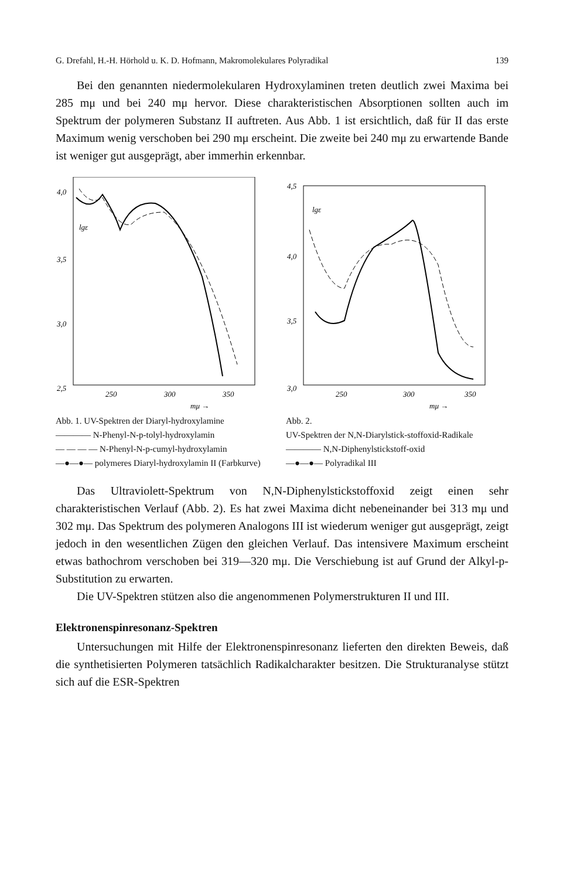G. Drefahl, H.-H. Hörhold u. K. D. Hofmann, Makromolekulares Polyradikal 139
Bei den genannten niedermolekularen Hydroxylaminen treten deutlich zwei Maxima bei 285 mμ und bei 240 mμ hervor. Diese charakteristischen Absorptionen sollten auch im Spektrum der polymeren Substanz II auftreten. Aus Abb. 1 ist ersichtlich, daß für II das erste Maximum wenig verschoben bei 290 mμ erscheint. Die zweite bei 240 mμ zu erwartende Bande ist weniger gut ausgeprägt, aber immerhin erkennbar.
4,0
3,5
3,0
2,5
250
300
350
mμ →
lgε
Abb. 1. UV-Spektren der Diaryl-hydroxylamine
———— N-Phenyl-N-p-tolyl-hydroxylamin
— — — — N-Phenyl-N-p-cumyl-hydroxylamin
—●—●— polymeres Diaryl-hydroxylamin II (Farbkurve)
4,5
4,0
3,5
3,0
250
300
350
mμ →
lgε
Abb. 2.
UV-Spektren der N,N-Diarylstick-stoffoxid-Radikale
———— N,N-Diphenylstickstoff-oxid
—●—●— Polyradikal III
Das Ultraviolett-Spektrum von N,N-Diphenylstickstoffoxid zeigt einen sehr charakteristischen Verlauf (Abb. 2). Es hat zwei Maxima dicht nebeneinander bei 313 mμ und 302 mμ. Das Spektrum des polymeren Analogons III ist wiederum weniger gut ausgeprägt, zeigt jedoch in den wesentlichen Zügen den gleichen Verlauf. Das intensivere Maximum erscheint etwas bathochrom verschoben bei 319—320 mμ. Die Verschiebung ist auf Grund der Alkyl-p-Substitution zu erwarten.
Die UV-Spektren stützen also die angenommenen Polymerstrukturen II und III.
Elektronenspinresonanz-Spektren
Untersuchungen mit Hilfe der Elektronenspinresonanz lieferten den direkten Beweis, daß die synthetisierten Polymeren tatsächlich Radikalcharakter besitzen. Die Strukturanalyse stützt sich auf die ESR-Spektren